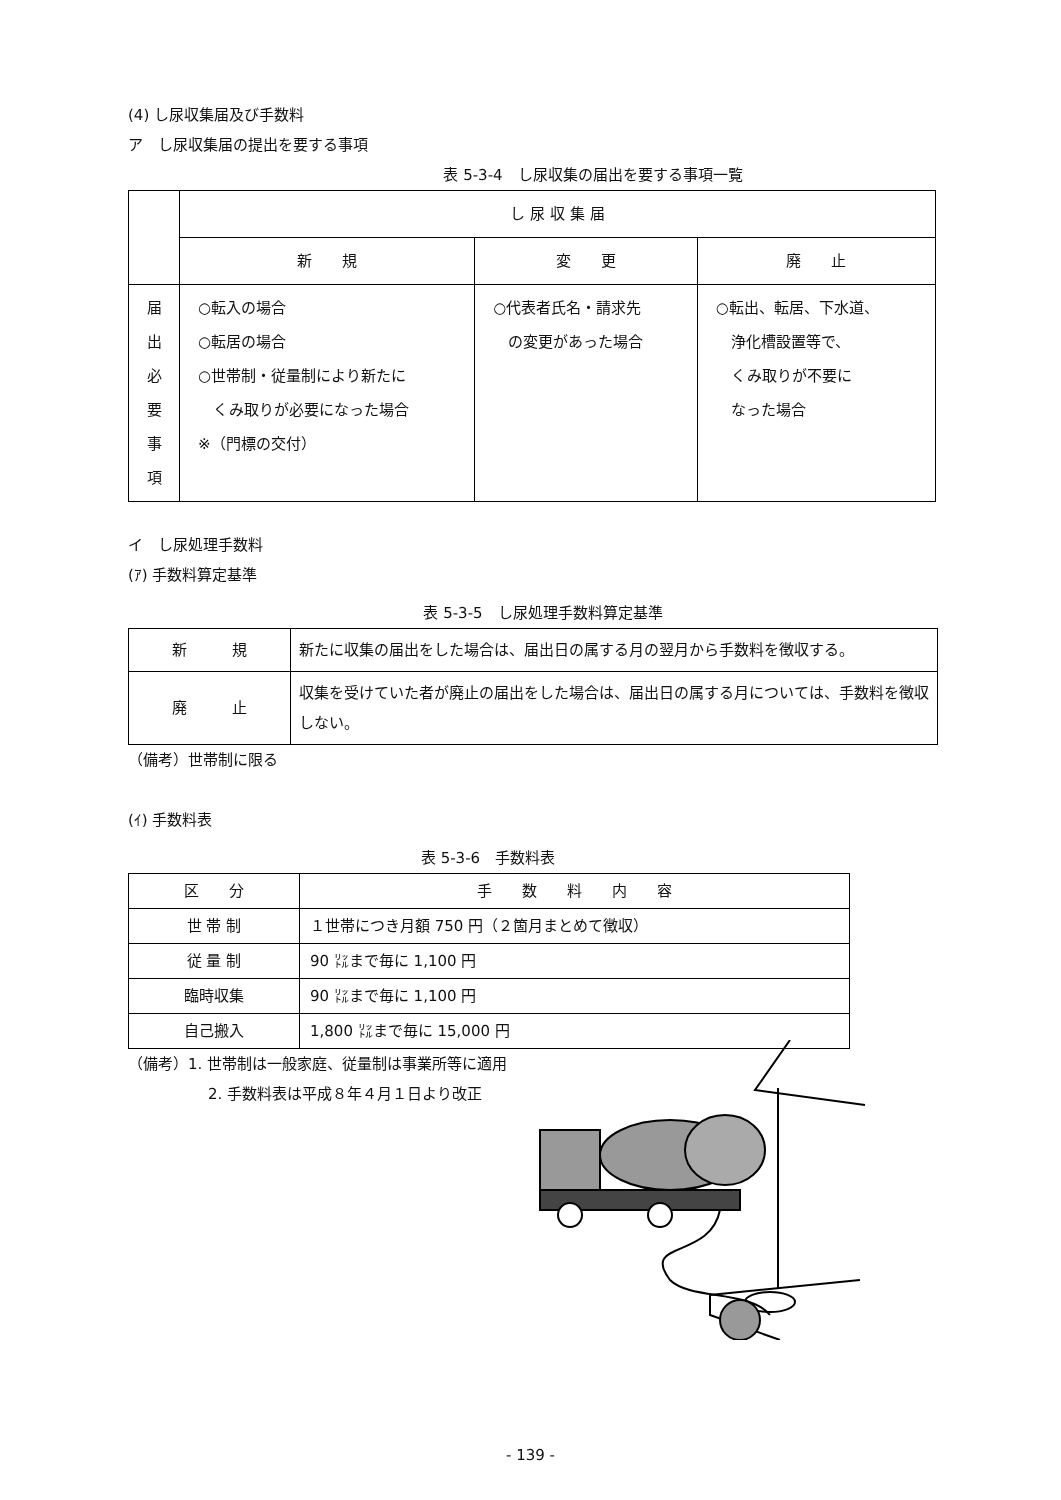(4) し尿収集届及び手数料
ア　し尿収集届の提出を要する事項
表 5-3-4　し尿収集の届出を要する事項一覧
| | し 尿 収 集 届 | | |
| --- | --- | --- | --- |
| | 新 規 | 変 更 | 廃 止 |
| 届 出 必 要 事 項 | ○転入の場合 ○転居の場合 ○世帯制・従量制により新たに くみ取りが必要になった場合 ※（門標の交付） | ○代表者氏名・請求先 の変更があった場合 | ○転出、転居、下水道、 浄化槽設置等で、 くみ取りが不要に なった場合 |
イ　し尿処理手数料
(ｱ) 手数料算定基準
表 5-3-5　し尿処理手数料算定基準
| 新 規 | 新たに収集の届出をした場合は、届出日の属する月の翌月から手数料を徴収する。 |
| 廃 止 | 収集を受けていた者が廃止の届出をした場合は、届出日の属する月については、手数料を徴収しない。 |
（備考）世帯制に限る
(ｲ) 手数料表
表 5-3-6　手数料表
| 区 分 | 手 数 料 内 容 |
| --- | --- |
| 世 帯 制 | １世帯につき月額 750 円（２箇月まとめて徴収） |
| 従 量 制 | 90 ㍑まで毎に 1,100 円 |
| 臨時収集 | 90 ㍑まで毎に 1,100 円 |
| 自己搬入 | 1,800 ㍑まで毎に 15,000 円 |
（備考）1. 世帯制は一般家庭、従量制は事業所等に適用
2. 手数料表は平成８年４月１日より改正
- 139 -